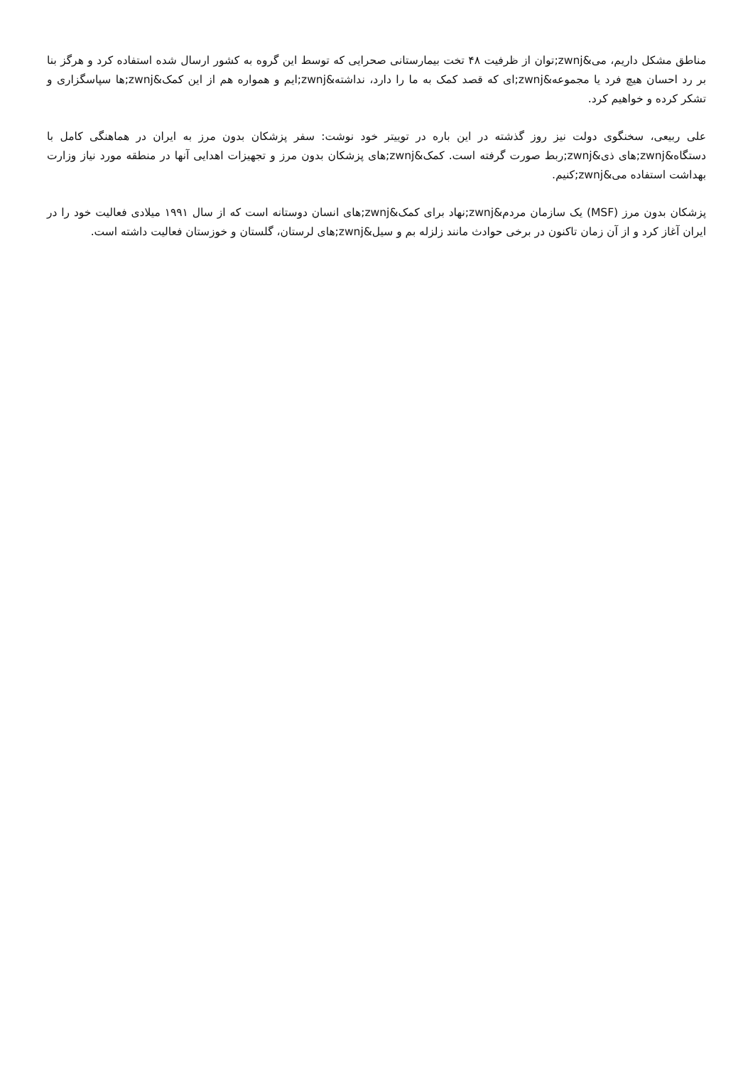مناطق مشکل داریم، می&zwnj;توان از ظرفیت ۴۸ تخت بیمارستانی صحرایی که توسط این گروه به کشور ارسال شده استفاده کرد و هرگز بنا بر رد احسان هیچ فرد یا مجموعه&zwnj;ای که قصد کمک به ما را دارد، نداشته&zwnj;ایم و همواره هم از این کمک&zwnj;ها سپاسگزاری و تشکر کرده و خواهیم کرد.
علی ربیعی، سخنگوی دولت نیز روز گذشته در این باره در توییتر خود نوشت: سفر پزشکان بدون مرز به ایران در هماهنگی کامل با دستگاه&zwnj;های ذی&zwnj;ربط صورت گرفته است. کمک&zwnj;های پزشکان بدون مرز و تجهیزات اهدایی آنها در منطقه مورد نیاز وزارت بهداشت استفاده می&zwnj;کنیم.
پزشکان بدون مرز (MSF) یک سازمان مردم&zwnj;نهاد برای کمک&zwnj;های انسان دوستانه است که از سال ۱۹۹۱ میلادی فعالیت خود را در ایران آغاز کرد و از آن زمان تاکنون در برخی حوادث مانند زلزله بم و سیل&zwnj;های لرستان، گلستان و خوزستان فعالیت داشته است.